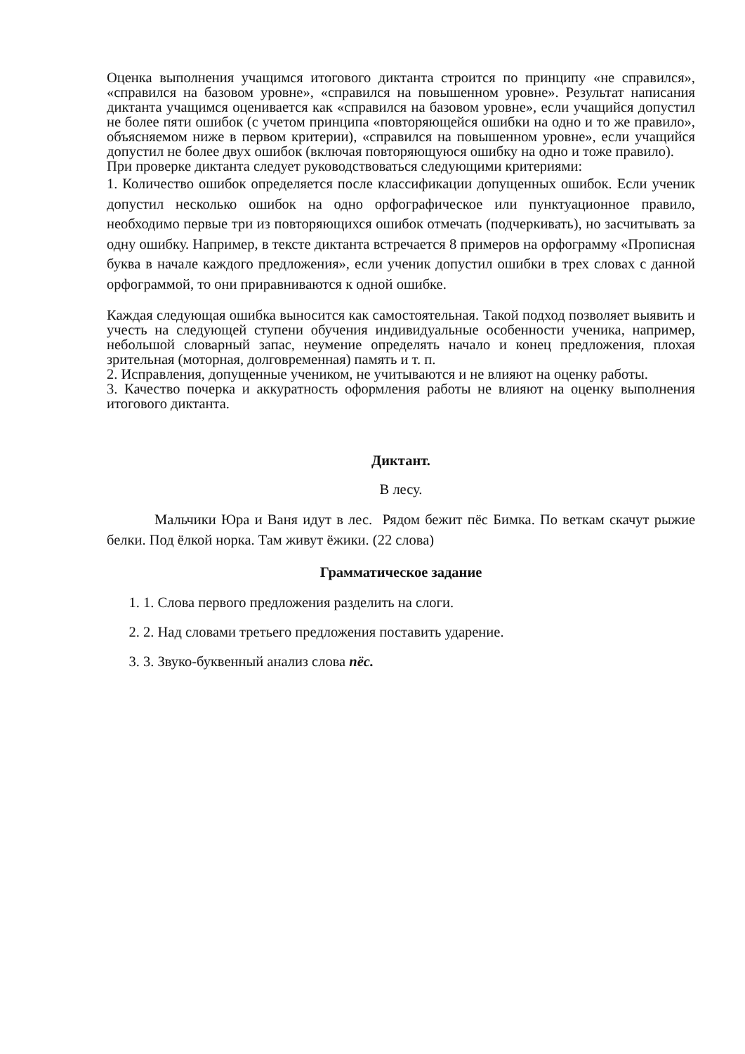Оценка выполнения учащимся итогового диктанта строится по принципу «не справился», «справился на базовом уровне», «справился на повышенном уровне». Результат написания диктанта учащимся оценивается как «справился на базовом уровне», если учащийся допустил не более пяти ошибок (с учетом принципа «повторяющейся ошибки на одно и то же правило», объясняемом ниже в первом критерии), «справился на повышенном уровне», если учащийся допустил не более двух ошибок (включая повторяющуюся ошибку на одно и тоже правило).
При проверке диктанта следует руководствоваться следующими критериями:
1. Количество ошибок определяется после классификации допущенных ошибок. Если ученик допустил несколько ошибок на одно орфографическое или пунктуационное правило, необходимо первые три из повторяющихся ошибок отмечать (подчеркивать), но засчитывать за одну ошибку. Например, в тексте диктанта встречается 8 примеров на орфограмму «Прописная буква в начале каждого предложения», если ученик допустил ошибки в трех словах с данной орфограммой, то они приравниваются к одной ошибке.
Каждая следующая ошибка выносится как самостоятельная. Такой подход позволяет выявить и учесть на следующей ступени обучения индивидуальные особенности ученика, например, небольшой словарный запас, неумение определять начало и конец предложения, плохая зрительная (моторная, долговременная) память и т. п.
2. Исправления, допущенные учеником, не учитываются и не влияют на оценку работы.
3. Качество почерка и аккуратность оформления работы не влияют на оценку выполнения итогового диктанта.
Диктант.
В лесу.
Мальчики Юра и Ваня идут в лес. Рядом бежит пёс Бимка. По веткам скачут рыжие белки. Под ёлкой норка. Там живут ёжики. (22 слова)
Грамматическое задание
1. 1. Слова первого предложения разделить на слоги.
2. 2. Над словами третьего предложения поставить ударение.
3. 3. Звуко-буквенный анализ слова пёс.